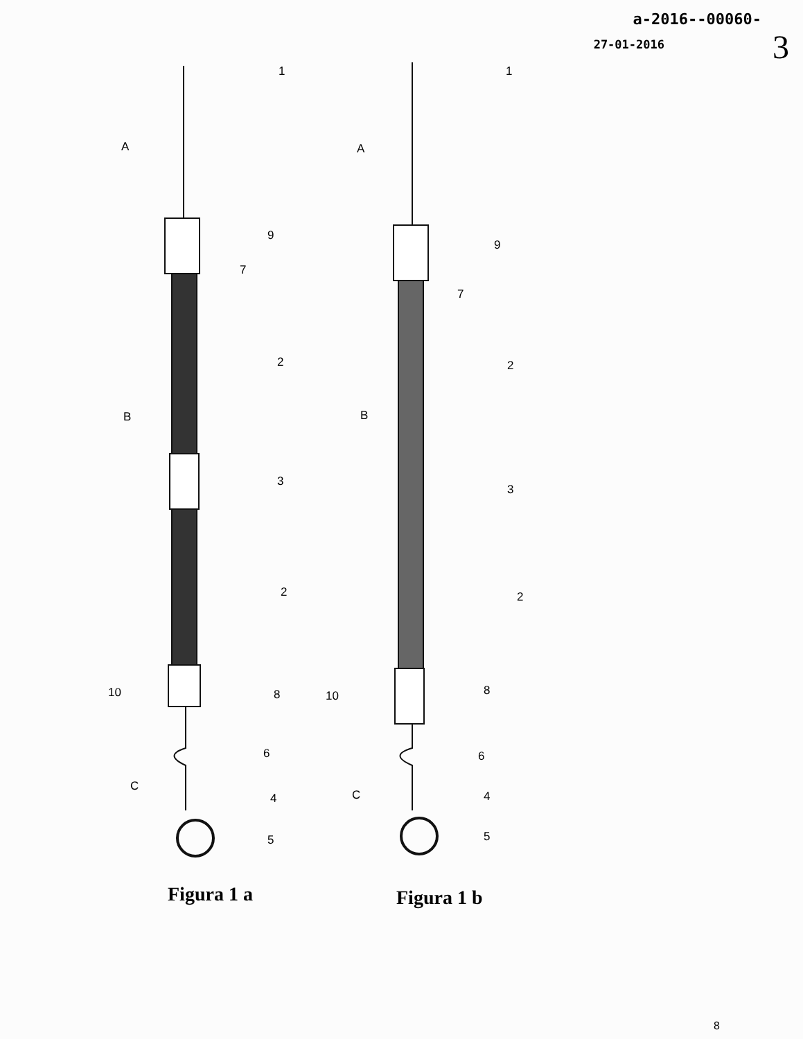a-2016--00060-
27-01-2016
3
1
A
9
7
2
B
3
2
10 8
6
C
4
5
1
A
9
7
2
B
3
2
10 8
6
C 4
5
Figura 1 a Figura 1 b
8